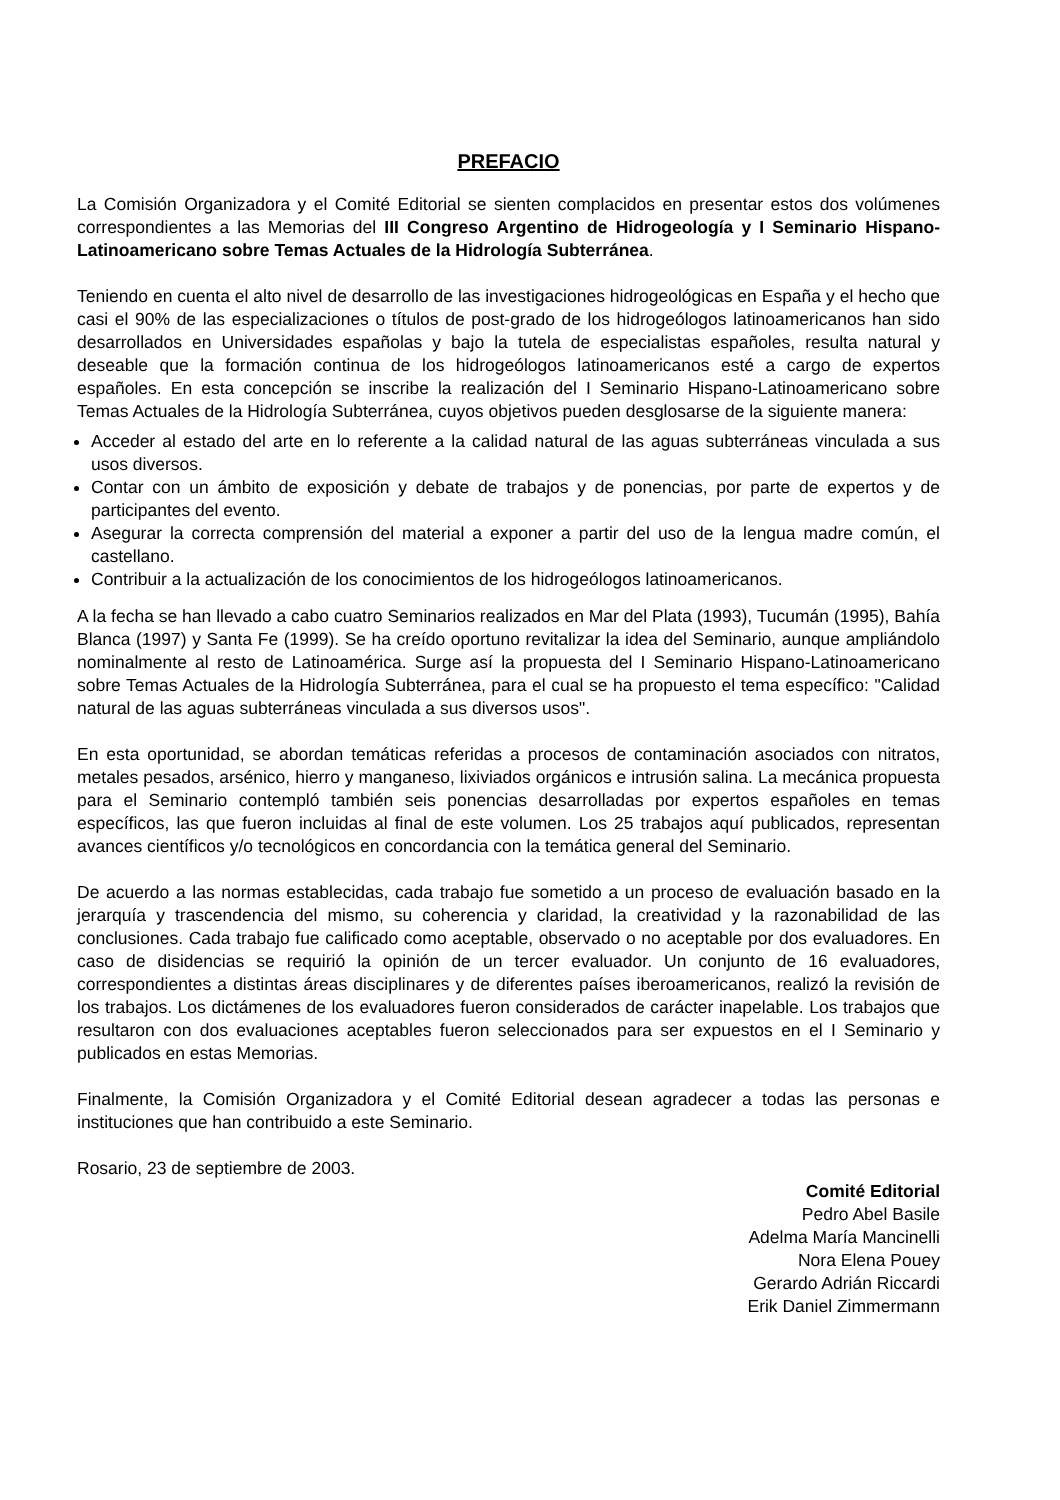PREFACIO
La Comisión Organizadora y el Comité Editorial se sienten complacidos en presentar estos dos volúmenes correspondientes a las Memorias del III Congreso Argentino de Hidrogeología y I Seminario Hispano-Latinoamericano sobre Temas Actuales de la Hidrología Subterránea.
Teniendo en cuenta el alto nivel de desarrollo de las investigaciones hidrogeológicas en España y el hecho que casi el 90% de las especializaciones o títulos de post-grado de los hidrogeólogos latinoamericanos han sido desarrollados en Universidades españolas y bajo la tutela de especialistas españoles, resulta natural y deseable que la formación continua de los hidrogeólogos latinoamericanos esté a cargo de expertos españoles. En esta concepción se inscribe la realización del I Seminario Hispano-Latinoamericano sobre Temas Actuales de la Hidrología Subterránea, cuyos objetivos pueden desglosarse de la siguiente manera:
Acceder al estado del arte en lo referente a la calidad natural de las aguas subterráneas vinculada a sus usos diversos.
Contar con un ámbito de exposición y debate de trabajos y de ponencias, por parte de expertos y de participantes del evento.
Asegurar la correcta comprensión del material a exponer a partir del uso de la lengua madre común, el castellano.
Contribuir a la actualización de los conocimientos de los hidrogeólogos latinoamericanos.
A la fecha se han llevado a cabo cuatro Seminarios realizados en Mar del Plata (1993), Tucumán (1995), Bahía Blanca (1997) y Santa Fe (1999). Se ha creído oportuno revitalizar la idea del Seminario, aunque ampliándolo nominalmente al resto de Latinoamérica. Surge así la propuesta del I Seminario Hispano-Latinoamericano sobre Temas Actuales de la Hidrología Subterránea, para el cual se ha propuesto el tema específico: "Calidad natural de las aguas subterráneas vinculada a sus diversos usos".
En esta oportunidad, se abordan temáticas referidas a procesos de contaminación asociados con nitratos, metales pesados, arsénico, hierro y manganeso, lixiviados orgánicos e intrusión salina. La mecánica propuesta para el Seminario contempló también seis ponencias desarrolladas por expertos españoles en temas específicos, las que fueron incluidas al final de este volumen. Los 25 trabajos aquí publicados, representan avances científicos y/o tecnológicos en concordancia con la temática general del Seminario.
De acuerdo a las normas establecidas, cada trabajo fue sometido a un proceso de evaluación basado en la jerarquía y trascendencia del mismo, su coherencia y claridad, la creatividad y la razonabilidad de las conclusiones. Cada trabajo fue calificado como aceptable, observado o no aceptable por dos evaluadores. En caso de disidencias se requirió la opinión de un tercer evaluador. Un conjunto de 16 evaluadores, correspondientes a distintas áreas disciplinares y de diferentes países iberoamericanos, realizó la revisión de los trabajos. Los dictámenes de los evaluadores fueron considerados de carácter inapelable. Los trabajos que resultaron con dos evaluaciones aceptables fueron seleccionados para ser expuestos en el I Seminario y publicados en estas Memorias.
Finalmente, la Comisión Organizadora y el Comité Editorial desean agradecer a todas las personas e instituciones que han contribuido a este Seminario.
Rosario, 23 de septiembre de 2003.
Comité Editorial
Pedro Abel Basile
Adelma María Mancinelli
Nora Elena Pouey
Gerardo Adrián Riccardi
Erik Daniel Zimmermann